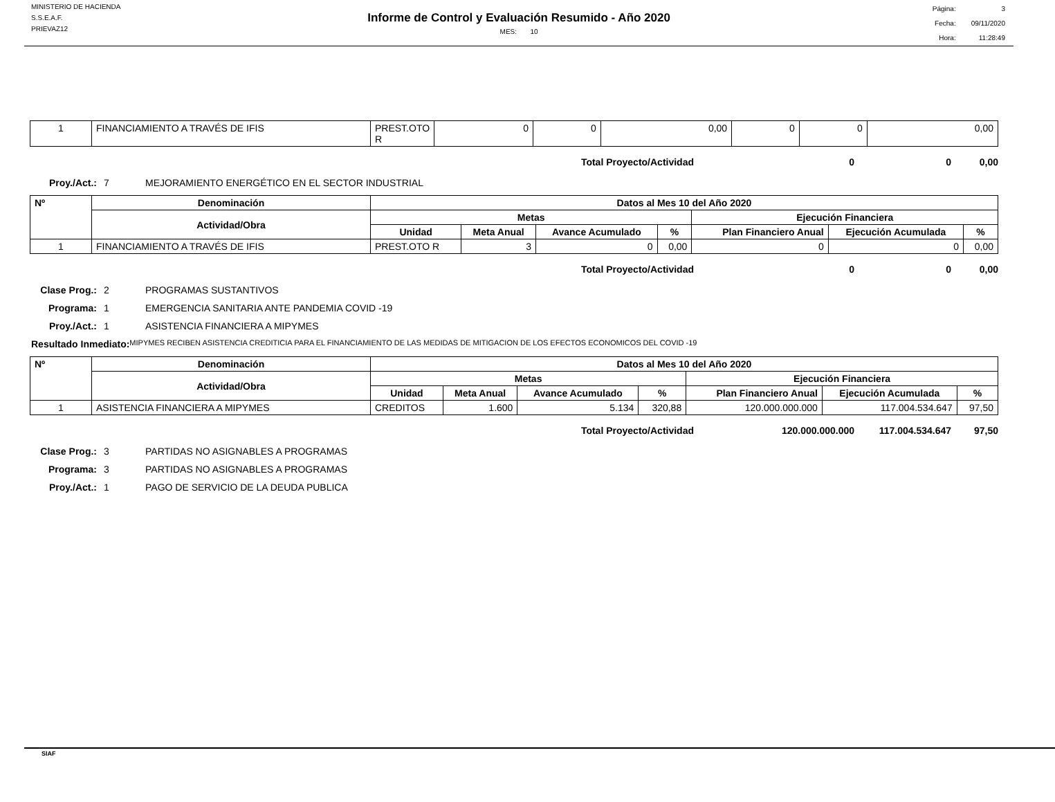MINISTERIO DE HACIENDA
S.S.E.A.F.
PRIEVAZ12
Informe de Control y Evaluación Resumido - Año 2020
MES: 10
| Página: | 3 |
| Fecha: | 09/11/2020 |
| Hora: | 11:28:49 |
| 1 | FINANCIAMIENTO A TRAVÉS DE IFIS | PREST.OTO R | 0 | 0 | 0,00 | 0 | 0 | 0,00 |
Total Proyecto/Actividad 0 0 0,00
Proy./Act.: 7 MEJORAMIENTO ENERGÉTICO EN EL SECTOR INDUSTRIAL
| Nº | Denominación | Datos al Mes 10 del Año 2020 | | | | | | |
| --- | --- | --- | --- | --- | --- | --- | --- | --- |
| | Actividad/Obra | Metas | | | | Ejecución Financiera | | |
| | | Unidad | Meta Anual | Avance Acumulado | % | Plan Financiero Anual | Ejecución Acumulada | % |
| 1 | FINANCIAMIENTO A TRAVÉS DE IFIS | PREST.OTO R | 3 | 0 | 0,00 | 0 | 0 | 0,00 |
Total Proyecto/Actividad 0 0 0,00
Clase Prog.: 2 PROGRAMAS SUSTANTIVOS
Programa: 1 EMERGENCIA SANITARIA ANTE PANDEMIA COVID -19
Proy./Act.: 1 ASISTENCIA FINANCIERA A MIPYMES
Resultado Inmediato: MIPYMES RECIBEN ASISTENCIA CREDITICIA PARA EL FINANCIAMIENTO DE LAS MEDIDAS DE MITIGACION DE LOS EFECTOS ECONOMICOS DEL COVID -19
| Nº | Denominación | Datos al Mes 10 del Año 2020 | | | | | | |
| --- | --- | --- | --- | --- | --- | --- | --- | --- |
| | Actividad/Obra | Metas | | | | Ejecución Financiera | | |
| | | Unidad | Meta Anual | Avance Acumulado | % | Plan Financiero Anual | Ejecución Acumulada | % |
| 1 | ASISTENCIA FINANCIERA A MIPYMES | CREDITOS | 1.600 | 5.134 | 320,88 | 120.000.000.000 | 117.004.534.647 | 97,50 |
Total Proyecto/Actividad 120.000.000.000 117.004.534.647 97,50
Clase Prog.: 3 PARTIDAS NO ASIGNABLES A PROGRAMAS
Programa: 3 PARTIDAS NO ASIGNABLES A PROGRAMAS
Proy./Act.: 1 PAGO DE SERVICIO DE LA DEUDA PUBLICA
SIAF